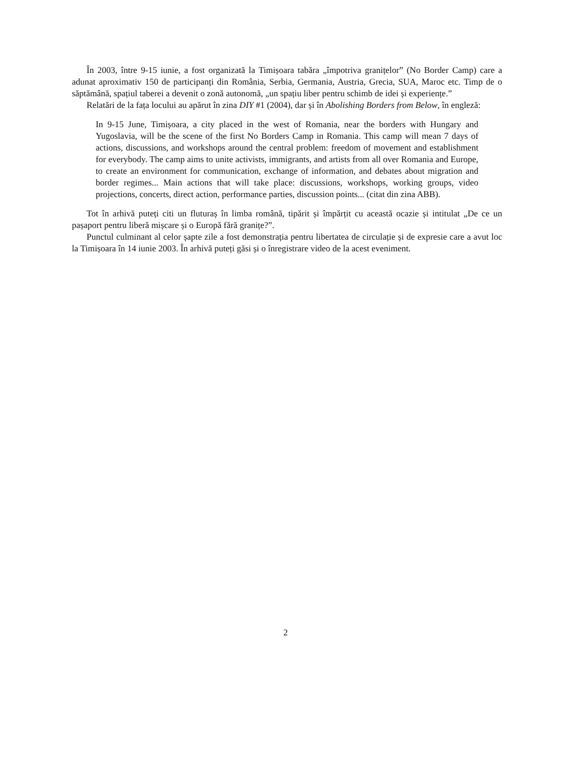În 2003, între 9-15 iunie, a fost organizată la Timișoara tabăra „împotriva granițelor” (No Border Camp) care a adunat aproximativ 150 de participanți din România, Serbia, Germania, Austria, Grecia, SUA, Maroc etc. Timp de o săptămână, spațiul taberei a devenit o zonă autonomă, „un spațiu liber pentru schimb de idei și experiențe.”
Relatări de la fața locului au apărut în zina DIY #1 (2004), dar și în Abolishing Borders from Below, în engleză:
In 9-15 June, Timișoara, a city placed in the west of Romania, near the borders with Hungary and Yugoslavia, will be the scene of the first No Borders Camp in Romania. This camp will mean 7 days of actions, discussions, and workshops around the central problem: freedom of movement and establishment for everybody. The camp aims to unite activists, immigrants, and artists from all over Romania and Europe, to create an environment for communication, exchange of information, and debates about migration and border regimes... Main actions that will take place: discussions, workshops, working groups, video projections, concerts, direct action, performance parties, discussion points... (citat din zina ABB).
Tot în arhivă puteți citi un fluturaș în limba română, tipărit și împărțit cu această ocazie și intitulat „De ce un pașaport pentru liberă mișcare și o Europă fără granițe?”.
Punctul culminant al celor șapte zile a fost demonstrația pentru libertatea de circulație și de expresie care a avut loc la Timișoara în 14 iunie 2003. În arhivă puteți găsi și o înregistrare video de la acest eveniment.
2